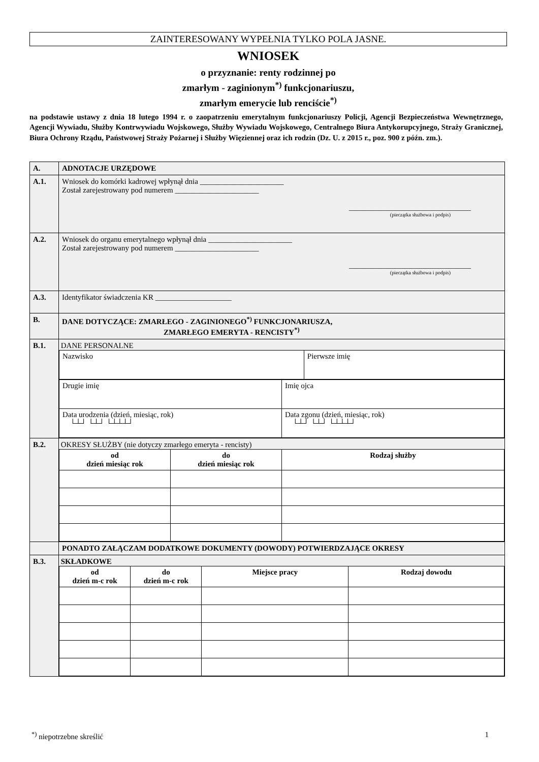ZAINTERESOWANY WYPEŁNIA TYLKO POLA JASNE.
WNIOSEK
o przyznanie: renty rodzinnej po
zmarłym - zaginionym<sup>*)</sup> funkcjonariuszu,
zmarłym emerycie lub renciście<sup>*)</sup>
na podstawie ustawy z dnia 18 lutego 1994 r. o zaopatrzeniu emerytalnym funkcjonariuszy Policji, Agencji Bezpieczeństwa Wewnętrznego, Agencji Wywiadu, Służby Kontrwywiadu Wojskowego, Służby Wywiadu Wojskowego, Centralnego Biura Antykorupcyjnego, Straży Granicznej, Biura Ochrony Rządu, Państwowej Straży Pożarnej i Służby Więziennej oraz ich rodzin (Dz. U. z 2015 r., poz. 900 z późn. zm.).
| A. | ADNOTACJE URZĘDOWE |
| A.1. | Wniosek do komórki kadrowej wpłynął dnia ______________________ Został zarejestrowany pod numerem ______________________ ________________________________ (pieczątka służbowa i podpis) |
| A.2. | Wniosek do organu emerytalnego wpłynął dnia ______________________ Został zarejestrowany pod numerem ______________________ ________________________________ (pieczątka służbowa i podpis) |
| A.3. | Identyfikator świadczenia KR ____________________ |
| B. | DANE DOTYCZĄCE: ZMARŁEGO - ZAGINIONEGO<sup>*)</sup> FUNKCJONARIUSZA, ZMARŁEGO EMERYTA - RENCISTY<sup>*)</sup> |
| B.1. | DANE PERSONALNE / Nazwisko / Pierwsze imię / / Drugie imię / Imię ojca / / Data urodzenia (dzień, miesiąc, rok) └┴┘ └┴┘ └┴┴┴┘ / Data zgonu (dzień, miesiąc, rok) └┴┘ └┴┘ └┴┴┴┘ / |
| B.2. | OKRESY SŁUŻBY (nie dotyczy zmarłego emeryta - rencisty) / od dzień miesiąc rok / do dzień miesiąc rok / Rodzaj służby / |
| | PONADTO ZAŁĄCZAM DODATKOWE DOKUMENTY (DOWODY) POTWIERDZAJĄCE OKRESY |
| B.3. | SKŁADKOWE / od dzień m-c rok / do dzień m-c rok / Miejsce pracy / Rodzaj dowodu / |
<sup>*)</sup> niepotrzebne skreślić 1